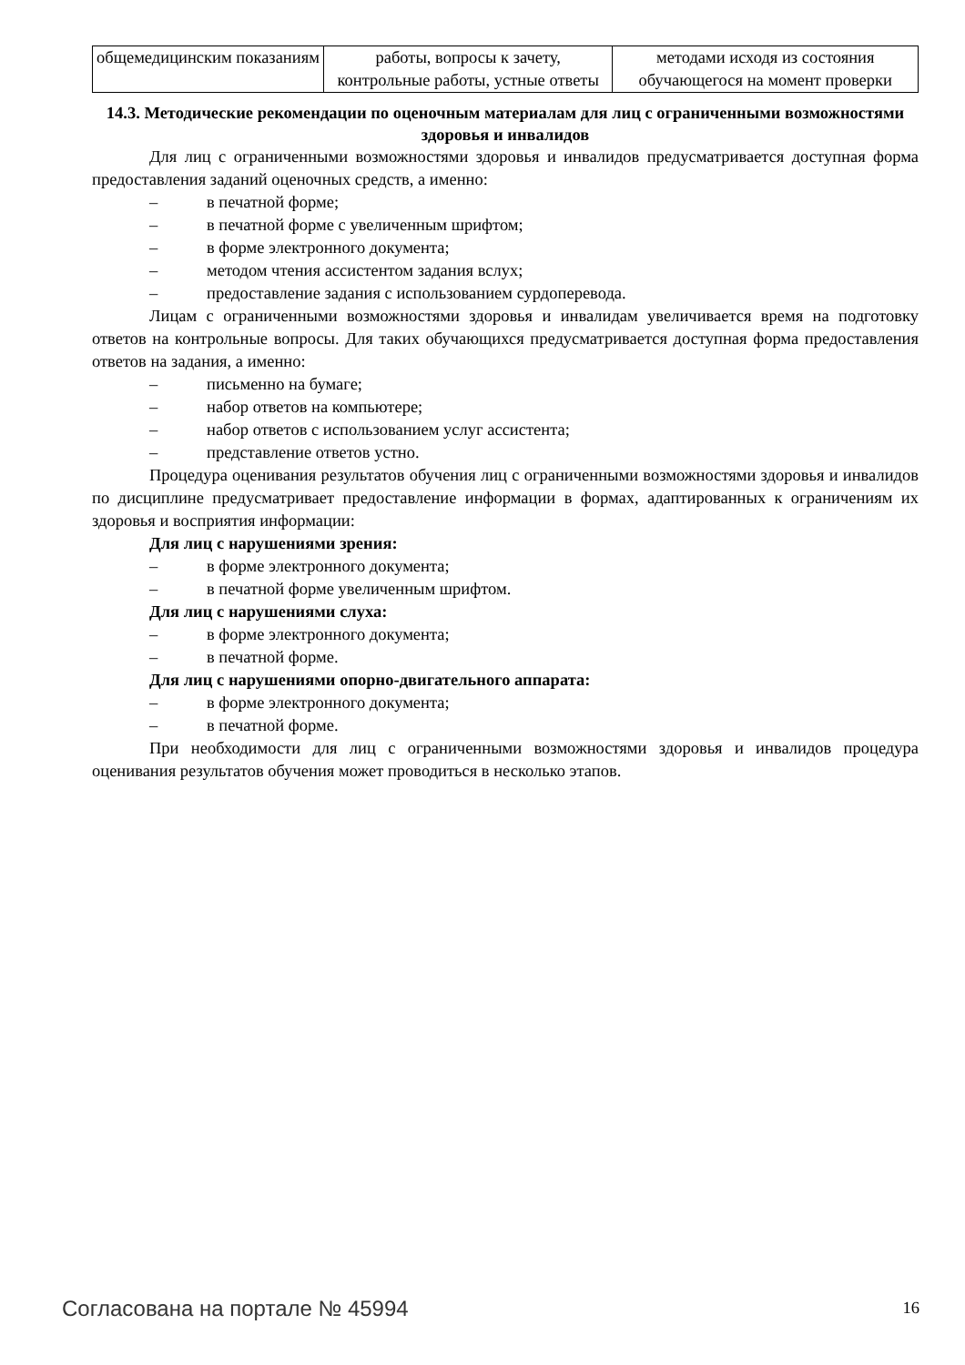| общемедицинским показаниям | работы, вопросы к зачету, контрольные работы, устные ответы | методами исходя из состояния обучающегося на момент проверки |
14.3. Методические рекомендации по оценочным материалам для лиц с ограниченными возможностями здоровья и инвалидов
Для лиц с ограниченными возможностями здоровья и инвалидов предусматривается доступная форма предоставления заданий оценочных средств, а именно:
– в печатной форме;
– в печатной форме с увеличенным шрифтом;
– в форме электронного документа;
– методом чтения ассистентом задания вслух;
– предоставление задания с использованием сурдоперевода.
Лицам с ограниченными возможностями здоровья и инвалидам увеличивается время на подготовку ответов на контрольные вопросы. Для таких обучающихся предусматривается доступная форма предоставления ответов на задания, а именно:
– письменно на бумаге;
– набор ответов на компьютере;
– набор ответов с использованием услуг ассистента;
– представление ответов устно.
Процедура оценивания результатов обучения лиц с ограниченными возможностями здоровья и инвалидов по дисциплине предусматривает предоставление информации в формах, адаптированных к ограничениям их здоровья и восприятия информации:
Для лиц с нарушениями зрения:
– в форме электронного документа;
– в печатной форме увеличенным шрифтом.
Для лиц с нарушениями слуха:
– в форме электронного документа;
– в печатной форме.
Для лиц с нарушениями опорно-двигательного аппарата:
– в форме электронного документа;
– в печатной форме.
При необходимости для лиц с ограниченными возможностями здоровья и инвалидов процедура оценивания результатов обучения может проводиться в несколько этапов.
Согласована на портале № 45994 16